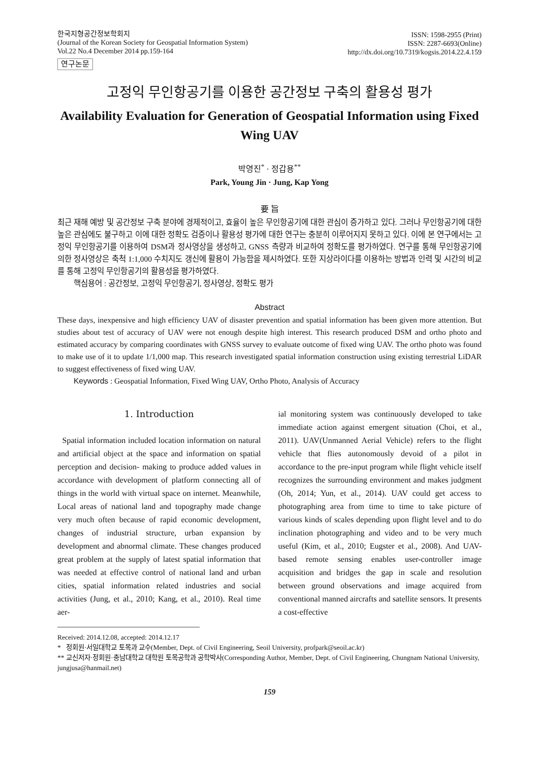한국지형공간정보학회지
(Journal of the Korean Society for Geospatial Information System)
Vol.22 No.4 December 2014 pp.159-164
연구논문
ISSN: 1598-2955 (Print)
ISSN: 2287-6693(Online)
http://dx.doi.org/10.7319/kogsis.2014.22.4.159
고정익 무인항공기를 이용한 공간정보 구축의 활용성 평가
Availability Evaluation for Generation of Geospatial Information using Fixed Wing UAV
박영진<sup>*</sup> · 정갑용<sup>**</sup>
Park, Young Jin · Jung, Kap Yong
要 旨
최근 재해 예방 및 공간정보 구축 분야에 경제적이고, 효율이 높은 무인항공기에 대한 관심이 증가하고 있다. 그러나 무인항공기에 대한 높은 관심에도 불구하고 이에 대한 정확도 검증이나 활용성 평가에 대한 연구는 충분히 이루어지지 못하고 있다. 이에 본 연구에서는 고정익 무인항공기를 이용하여 DSM과 정사영상을 생성하고, GNSS 측량과 비교하여 정확도를 평가하였다. 연구를 통해 무인항공기에 의한 정사영상은 축척 1:1,000 수치지도 갱신에 활용이 가능함을 제시하였다. 또한 지상라이다를 이용하는 방법과 인력 및 시간의 비교를 통해 고정익 무인항공기의 활용성을 평가하였다.
핵심용어 : 공간정보, 고정익 무인항공기, 정사영상, 정확도 평가
Abstract
These days, inexpensive and high efficiency UAV of disaster prevention and spatial information has been given more attention. But studies about test of accuracy of UAV were not enough despite high interest. This research produced DSM and ortho photo and estimated accuracy by comparing coordinates with GNSS survey to evaluate outcome of fixed wing UAV. The ortho photo was found to make use of it to update 1/1,000 map. This research investigated spatial information construction using existing terrestrial LiDAR to suggest effectiveness of fixed wing UAV.
Keywords : Geospatial Information, Fixed Wing UAV, Ortho Photo, Analysis of Accuracy
1. Introduction
Spatial information included location information on natural and artificial object at the space and information on spatial perception and decision- making to produce added values in accordance with development of platform connecting all of things in the world with virtual space on internet. Meanwhile, Local areas of national land and topography made change very much often because of rapid economic development, changes of industrial structure, urban expansion by development and abnormal climate. These changes produced great problem at the supply of latest spatial information that was needed at effective control of national land and urban cities, spatial information related industries and social activities (Jung, et al., 2010; Kang, et al., 2010). Real time aer-
ial monitoring system was continuously developed to take immediate action against emergent situation (Choi, et al., 2011). UAV(Unmanned Aerial Vehicle) refers to the flight vehicle that flies autonomously devoid of a pilot in accordance to the pre-input program while flight vehicle itself recognizes the surrounding environment and makes judgment (Oh, 2014; Yun, et al., 2014). UAV could get access to photographing area from time to time to take picture of various kinds of scales depending upon flight level and to do inclination photographing and video and to be very much useful (Kim, et al., 2010; Eugster et al., 2008). And UAV-based remote sensing enables user-controller image acquisition and bridges the gap in scale and resolution between ground observations and image acquired from conventional manned aircrafts and satellite sensors. It presents a cost-effective
Received: 2014.12.08, accepted: 2014.12.17
* 정회원·서일대학교 토목과 교수(Member, Dept. of Civil Engineering, Seoil University, profpark@seoil.ac.kr)
** 교신저자·정회원·충남대학교 대학원 토목공학과 공학박사(Corresponding Author, Member, Dept. of Civil Engineering, Chungnam National University, jungjusa@hanmail.net)
159